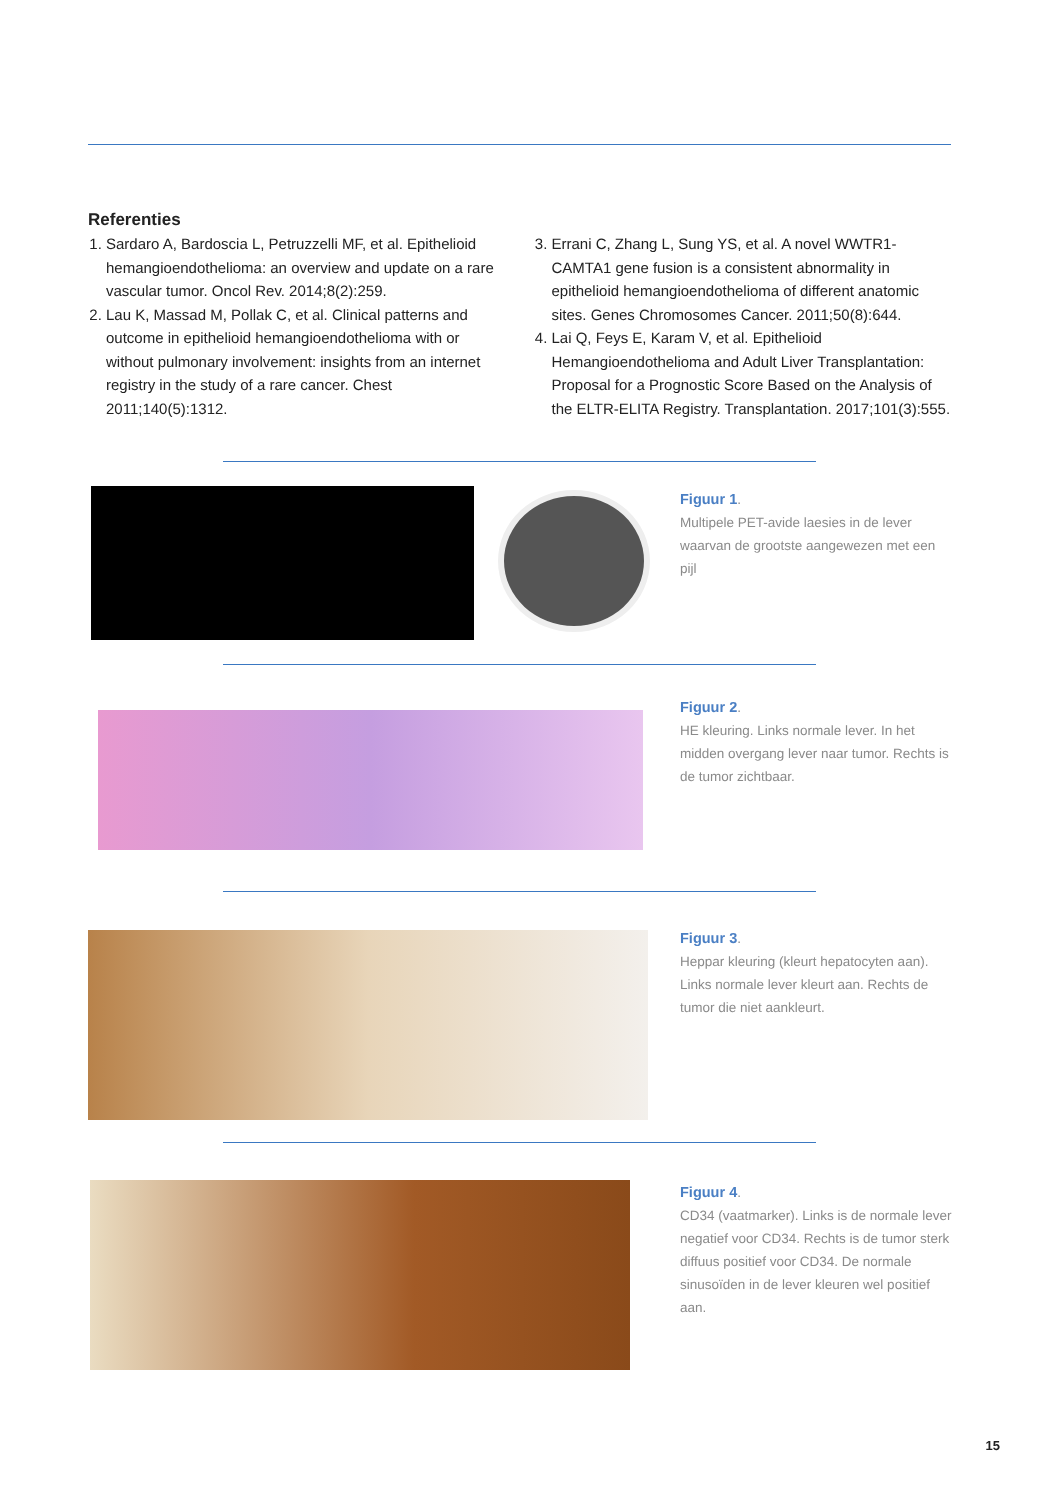Referenties
1. Sardaro A, Bardoscia L, Petruzzelli MF, et al. Epithelioid hemangioendothelioma: an overview and update on a rare vascular tumor. Oncol Rev. 2014;8(2):259.
2. Lau K, Massad M, Pollak C, et al. Clinical patterns and outcome in epithelioid hemangioendothelioma with or without pulmonary involvement: insights from an internet registry in the study of a rare cancer. Chest 2011;140(5):1312.
3. Errani C, Zhang L, Sung YS, et al. A novel WWTR1-CAMTA1 gene fusion is a consistent abnormality in epithelioid hemangioendothelioma of different anatomic sites. Genes Chromosomes Cancer. 2011;50(8):644.
4. Lai Q, Feys E, Karam V, et al. Epithelioid Hemangioendothelioma and Adult Liver Transplantation: Proposal for a Prognostic Score Based on the Analysis of the ELTR-ELITA Registry. Transplantation. 2017;101(3):555.
Figuur 1.
Multipele PET-avide laesies in de lever waarvan de grootste aangewezen met een pijl
Figuur 2.
HE kleuring. Links normale lever. In het midden overgang lever naar tumor. Rechts is de tumor zichtbaar.
Figuur 3.
Heppar kleuring (kleurt hepatocyten aan). Links normale lever kleurt aan. Rechts de tumor die niet aankleurt.
Figuur 4.
CD34 (vaatmarker). Links is de normale lever negatief voor CD34. Rechts is de tumor sterk diffuus positief voor CD34. De normale sinusoïden in de lever kleuren wel positief aan.
15